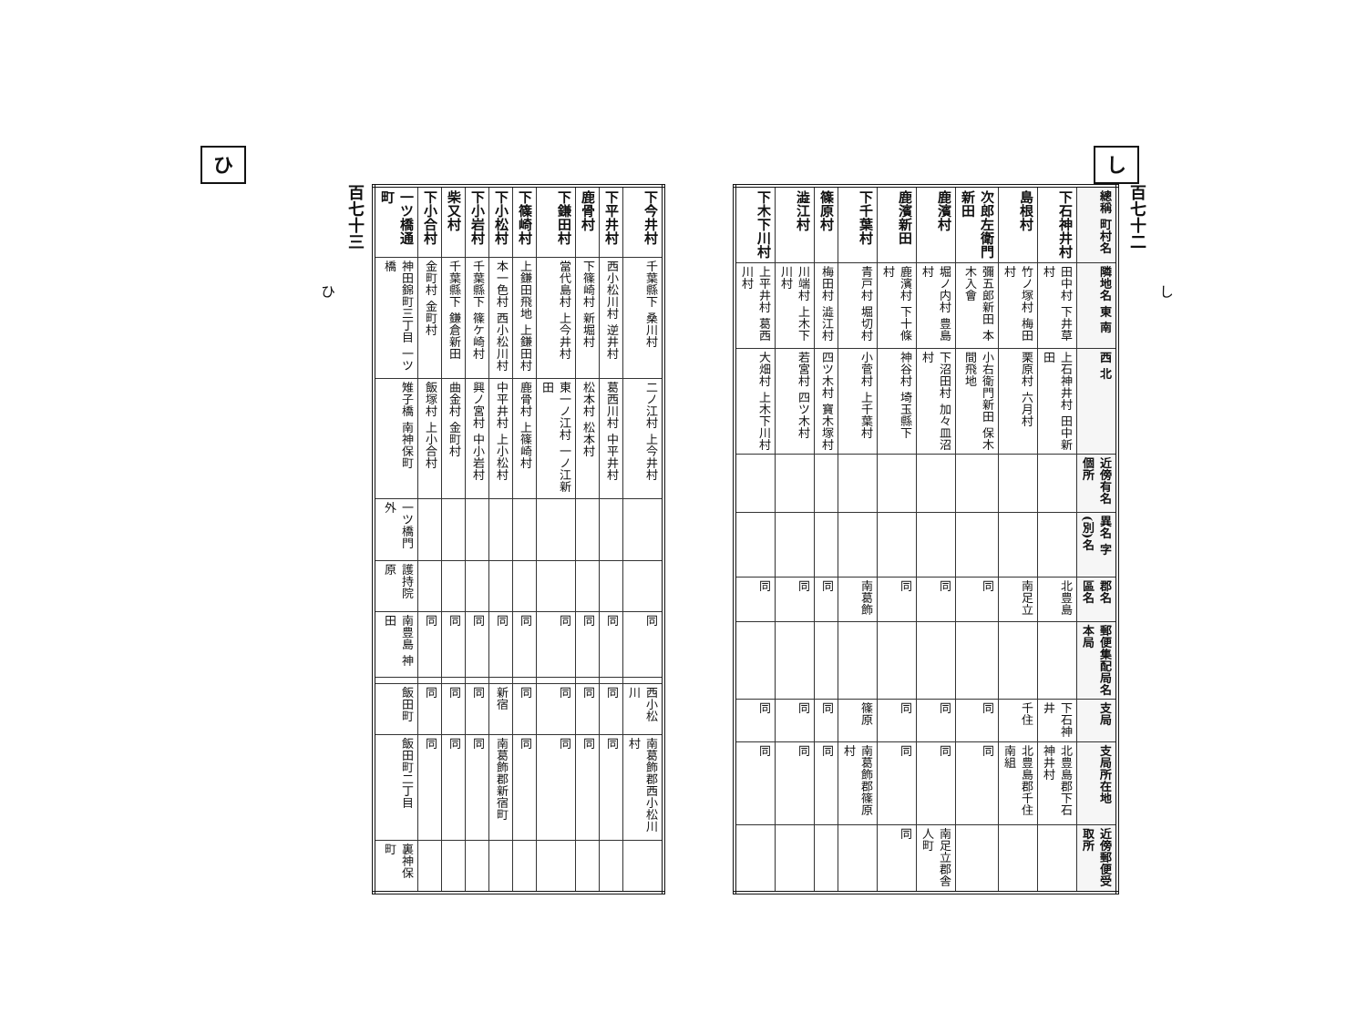し
し
百七十二
| 總稱 町村名 | 隣地名 東 南 | 西 北 | 近傍有名個所 | 異名 字(別)名 | 郡名 區名 | 郵便集配局名 本局 | 支局 | 支局所在地 | 近傍郵便受取所 |
| --- | --- | --- | --- | --- | --- | --- | --- | --- | --- |
| 下石神井村 | 田中村 下井草村 | 上石神井村 田中新田 | | | 北豊島 | | 下石神井 | 北豊島郡下石神井村 | |
| 島根村 | 竹ノ塚村 梅田村 | 栗原村 六月村 | | | 南足立 | | 千住 | 北豊島郡千住南組 | |
| 次郎左衛門新田 | 彌五郎新田 本木入會 | 小右衛門新田 保木間飛地 | | | 同 | | 同 | 同 | |
| 鹿濱村 | 堀ノ内村 豊島村 | 下沼田村 加々皿沼村 | | | 同 | | 同 | 同 | 南足立郡舎人町 |
| 鹿濱新田 | 鹿濱村 下十條村 | 神谷村 埼玉縣下 | | | 同 | | 同 | 同 | 同 |
| 下千葉村 | 青戸村 堀切村 | 小菅村 上千葉村 | | | 南葛飾 | | 篠原 | 南葛飾郡篠原村 | |
| 篠原村 | 梅田村 澁江村 | 四ツ木村 寶木塚村 | | | 同 | | 同 | 同 | |
| 澁江村 | 川端村 上木下川村 | 若宮村 四ツ木村 | | | 同 | | 同 | 同 | |
| 下木下川村 | 上平井村 葛西川村 | 大畑村 上木下川村 | | | 同 | | 同 | 同 | |
ひ
| 下今井村 | 千葉縣下 桑川村 | 二ノ江村 上今井村 | | | 同 | | 西小松川 | 南葛飾郡西小松川村 | |
| 下平井村 | 西小松川村 逆井村 | 葛西川村 中平井村 | | | 同 | | 同 | 同 | |
| 鹿骨村 | 下篠崎村 新堀村 | 松本村 松本村 | | | 同 | | 同 | 同 | |
| 下鎌田村 | 當代島村 上今井村 | 東一ノ江村 一ノ江新田 | | | 同 | | 同 | 同 | |
| 下篠崎村 | 上鎌田飛地 上鎌田村 | 鹿骨村 上篠崎村 | | | 同 | | 同 | 同 | |
| 下小松村 | 本一色村 西小松川村 | 中平井村 上小松村 | | | 同 | | 新宿 | 南葛飾郡新宿町 | |
| 下小岩村 | 千葉縣下 篠ケ崎村 | 興ノ宮村 中小岩村 | | | 同 | | 同 | 同 | |
| 柴又村 | 千葉縣下 鎌倉新田 | 曲金村 金町村 | | | 同 | | 同 | 同 | |
| 下小合村 | 金町村 金町村 | 飯塚村 上小合村 | | | 同 | | 同 | 同 | |
| 一ツ橋通町 | 神田錦町三丁目 一ツ橋 | 雉子橋 南神保町 | 一ツ橋門外 | 護持院原 | 南豊島 神田 | | 飯田町 | 飯田町二丁目 | 裏神保町 |
百七十三
ひ